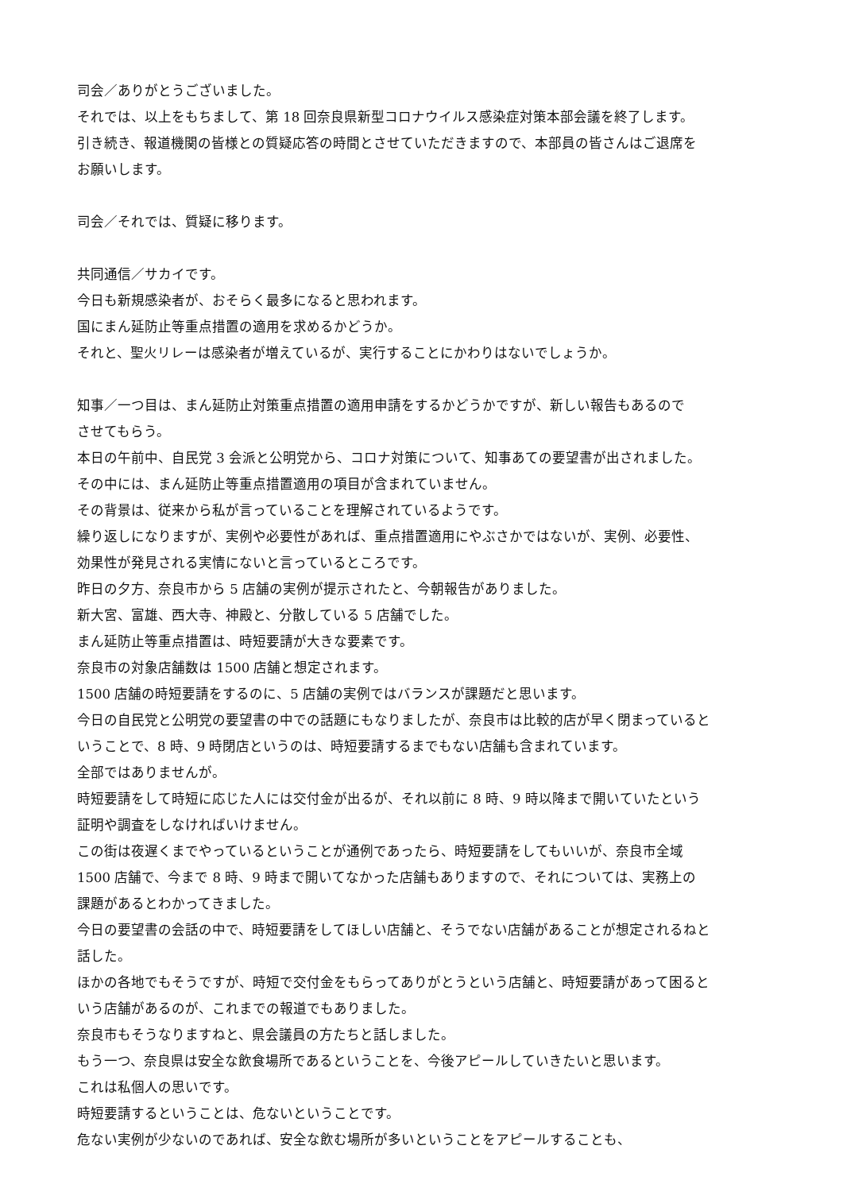司会／ありがとうございました。
それでは、以上をもちまして、第 18 回奈良県新型コロナウイルス感染症対策本部会議を終了します。
引き続き、報道機関の皆様との質疑応答の時間とさせていただきますので、本部員の皆さんはご退席を
お願いします。
司会／それでは、質疑に移ります。
共同通信／サカイです。
今日も新規感染者が、おそらく最多になると思われます。
国にまん延防止等重点措置の適用を求めるかどうか。
それと、聖火リレーは感染者が増えているが、実行することにかわりはないでしょうか。
知事／一つ目は、まん延防止対策重点措置の適用申請をするかどうかですが、新しい報告もあるので
させてもらう。
本日の午前中、自民党 3 会派と公明党から、コロナ対策について、知事あての要望書が出されました。
その中には、まん延防止等重点措置適用の項目が含まれていません。
その背景は、従来から私が言っていることを理解されているようです。
繰り返しになりますが、実例や必要性があれば、重点措置適用にやぶさかではないが、実例、必要性、
効果性が発見される実情にないと言っているところです。
昨日の夕方、奈良市から 5 店舗の実例が提示されたと、今朝報告がありました。
新大宮、富雄、西大寺、神殿と、分散している 5 店舗でした。
まん延防止等重点措置は、時短要請が大きな要素です。
奈良市の対象店舗数は 1500 店舗と想定されます。
1500 店舗の時短要請をするのに、5 店舗の実例ではバランスが課題だと思います。
今日の自民党と公明党の要望書の中での話題にもなりましたが、奈良市は比較的店が早く閉まっていると
いうことで、8 時、9 時閉店というのは、時短要請するまでもない店舗も含まれています。
全部ではありませんが。
時短要請をして時短に応じた人には交付金が出るが、それ以前に 8 時、9 時以降まで開いていたという
証明や調査をしなければいけません。
この街は夜遅くまでやっているということが通例であったら、時短要請をしてもいいが、奈良市全域
1500 店舗で、今まで 8 時、9 時まで開いてなかった店舗もありますので、それについては、実務上の
課題があるとわかってきました。
今日の要望書の会話の中で、時短要請をしてほしい店舗と、そうでない店舗があることが想定されるねと
話した。
ほかの各地でもそうですが、時短で交付金をもらってありがとうという店舗と、時短要請があって困ると
いう店舗があるのが、これまでの報道でもありました。
奈良市もそうなりますねと、県会議員の方たちと話しました。
もう一つ、奈良県は安全な飲食場所であるということを、今後アピールしていきたいと思います。
これは私個人の思いです。
時短要請するということは、危ないということです。
危ない実例が少ないのであれば、安全な飲む場所が多いということをアピールすることも、